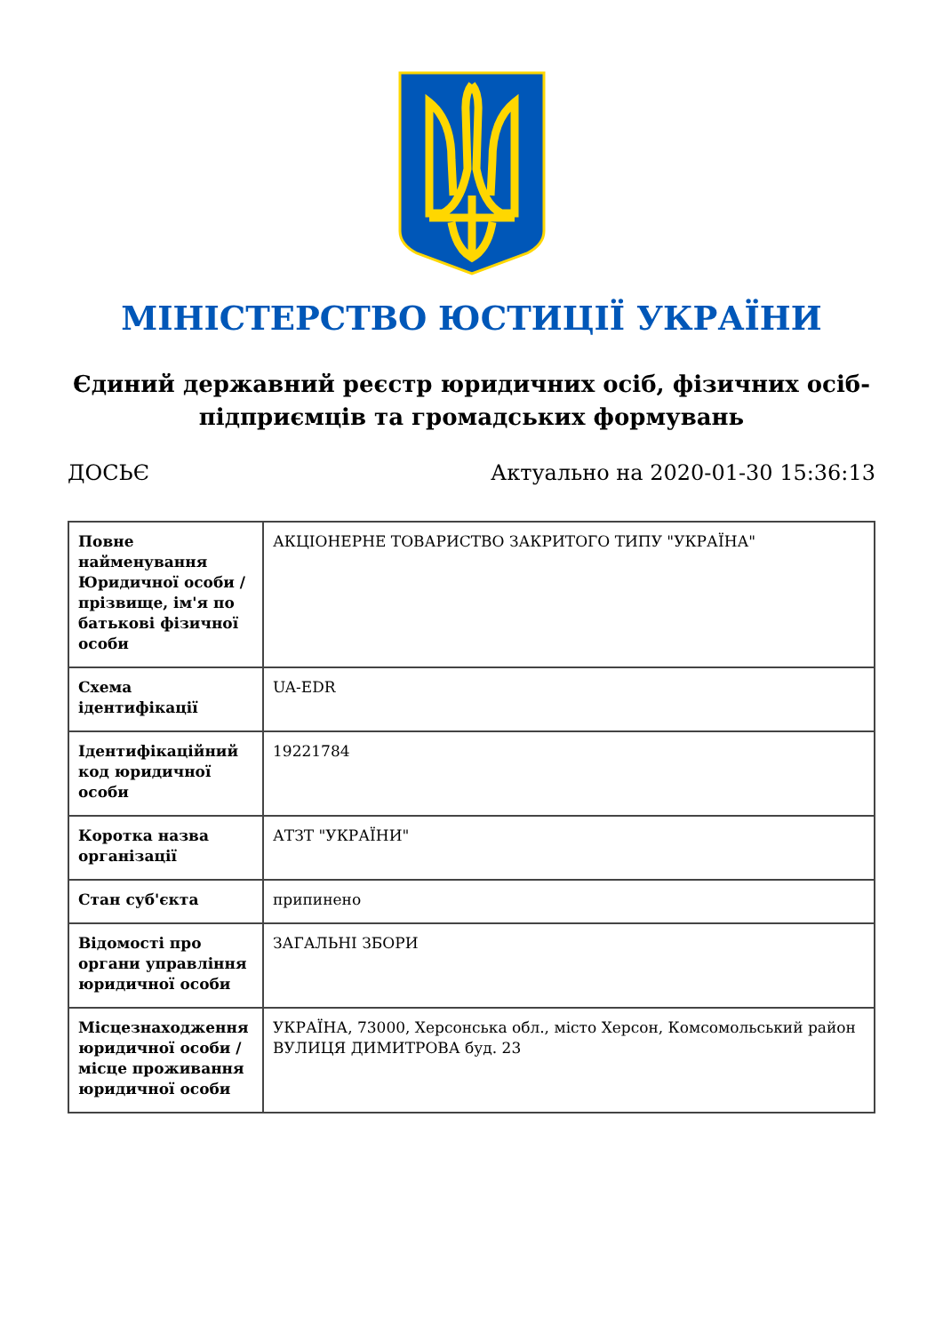МІНІСТЕРСТВО ЮСТИЦІЇ УКРАЇНИ
Єдиний державний реєстр юридичних осіб, фізичних осіб-підприємців та громадських формувань
ДОСЬЄ Актуально на 2020-01-30 15:36:13
| Повне найменування Юридичної особи / прізвище, ім'я по батькові фізичної особи | АКЦІОНЕРНЕ ТОВАРИСТВО ЗАКРИТОГО ТИПУ "УКРАЇНА" |
| Схема ідентифікації | UA-EDR |
| Ідентифікаційний код юридичної особи | 19221784 |
| Коротка назва організації | АТЗТ "УКРАЇНИ" |
| Стан суб'єкта | припинено |
| Відомості про органи управління юридичної особи | ЗАГАЛЬНІ ЗБОРИ |
| Місцезнаходження юридичної особи / місце проживання юридичної особи | УКРАЇНА, 73000, Херсонська обл., місто Херсон, Комсомольський район ВУЛИЦЯ ДИМИТРОВА буд. 23 |